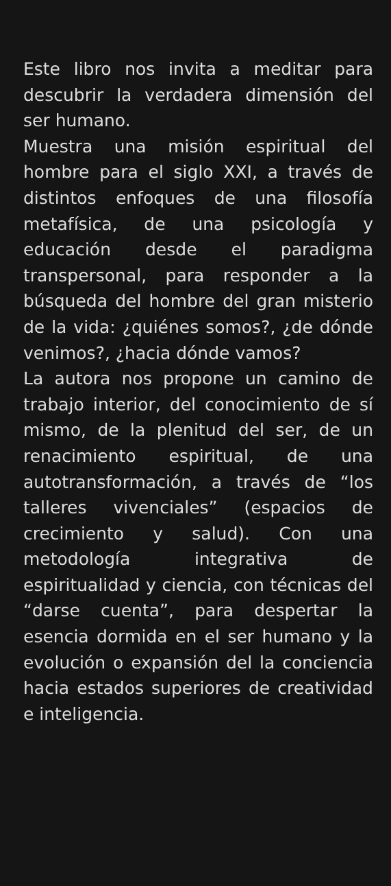Este libro nos invita a meditar para descubrir la verdadera dimensión del ser humano.
Muestra una misión espiritual del hombre para el siglo XXI, a través de distintos enfoques de una filosofía metafísica, de una psicología y educación desde el paradigma transpersonal, para responder a la búsqueda del hombre del gran misterio de la vida: ¿quiénes somos?, ¿de dónde venimos?, ¿hacia dónde vamos?
La autora nos propone un camino de trabajo interior, del conocimiento de sí mismo, de la plenitud del ser, de un renacimiento espiritual, de una autotransformación, a través de “los talleres vivenciales” (espacios de crecimiento y salud). Con una metodología integrativa de espiritualidad y ciencia, con técnicas del “darse cuenta”, para despertar la esencia dormida en el ser humano y la evolución o expansión del la conciencia hacia estados superiores de creatividad e inteligencia.